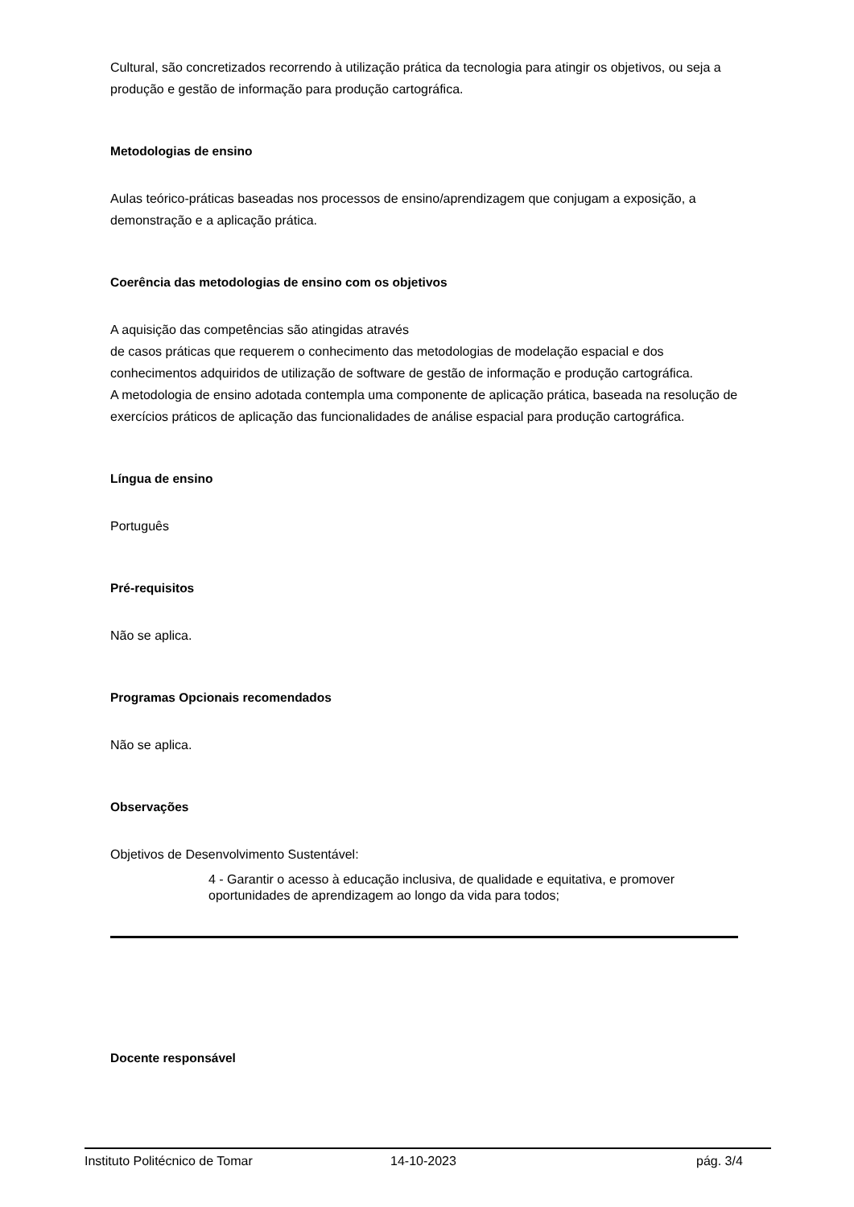Cultural, são concretizados recorrendo à utilização prática da tecnologia para atingir os objetivos, ou seja a produção e gestão de informação para produção cartográfica.
Metodologias de ensino
Aulas teórico-práticas baseadas nos processos de ensino/aprendizagem que conjugam a exposição, a demonstração e a aplicação prática.
Coerência das metodologias de ensino com os objetivos
A aquisição das competências são atingidas através
de casos práticas que requerem o conhecimento das metodologias de modelação espacial e dos conhecimentos adquiridos de utilização de software de gestão de informação e produção cartográfica.
A metodologia de ensino adotada contempla uma componente de aplicação prática, baseada na resolução de exercícios práticos de aplicação das funcionalidades de análise espacial para produção cartográfica.
Língua de ensino
Português
Pré-requisitos
Não se aplica.
Programas Opcionais recomendados
Não se aplica.
Observações
Objetivos de Desenvolvimento Sustentável:
4 - Garantir o acesso à educação inclusiva, de qualidade e equitativa, e promover oportunidades de aprendizagem ao longo da vida para todos;
Docente responsável
Instituto Politécnico de Tomar 14-10-2023 pág. 3/4